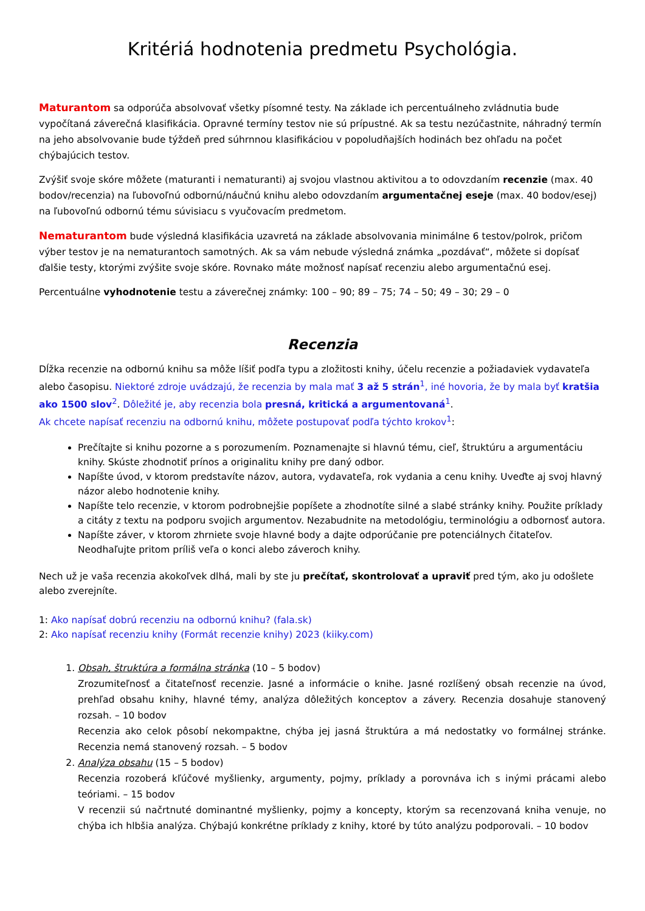Kritériá hodnotenia predmetu Psychológia.
Maturantom sa odporúča absolvovať všetky písomné testy. Na základe ich percentuálneho zvládnutia bude vypočítaná záverečná klasifikácia. Opravné termíny testov nie sú prípustné. Ak sa testu nezúčastnite, náhradný termín na jeho absolvovanie bude týždeň pred súhrnnou klasifikáciou v popoludňajších hodinách bez ohľadu na počet chýbajúcich testov.
Zvýšiť svoje skóre môžete (maturanti i nematuranti) aj svojou vlastnou aktivitou a to odovzdaním recenzie (max. 40 bodov/recenzia) na ľubovoľnú odbornú/náučnú knihu alebo odovzdaním argumentačnej eseje (max. 40 bodov/esej) na ľubovoľnú odbornú tému súvisiacu s vyučovacím predmetom.
Nematurantom bude výsledná klasifikácia uzavretá na základe absolvovania minimálne 6 testov/polrok, pričom výber testov je na nematurantoch samotných. Ak sa vám nebude výsledná známka „pozdávať“, môžete si dopísať ďalšie testy, ktorými zvýšite svoje skóre. Rovnako máte možnosť napísať recenziu alebo argumentačnú esej.
Percentuálne vyhodnotenie testu a záverečnej známky: 100 – 90; 89 – 75; 74 – 50; 49 – 30; 29 – 0
Recenzia
Dĺžka recenzie na odbornú knihu sa môže líšiť podľa typu a zložitosti knihy, účelu recenzie a požiadaviek vydavateľa alebo časopisu. Niektoré zdroje uvádzajú, že recenzia by mala mať 3 až 5 strán<sup>1</sup>, iné hovoria, že by mala byť kratšia ako 1500 slov<sup>2</sup>. Dôležité je, aby recenzia bola presná, kritická a argumentovaná<sup>1</sup>.
Ak chcete napísať recenziu na odbornú knihu, môžete postupovať podľa týchto krokov<sup>1</sup>:
Prečítajte si knihu pozorne a s porozumením. Poznamenajte si hlavnú tému, cieľ, štruktúru a argumentáciu knihy. Skúste zhodnotiť prínos a originalitu knihy pre daný odbor.
Napíšte úvod, v ktorom predstavíte názov, autora, vydavateľa, rok vydania a cenu knihy. Uveďte aj svoj hlavný názor alebo hodnotenie knihy.
Napíšte telo recenzie, v ktorom podrobnejšie popíšete a zhodnotíte silné a slabé stránky knihy. Použite príklady a citáty z textu na podporu svojich argumentov. Nezabudnite na metodológiu, terminológiu a odbornosť autora.
Napíšte záver, v ktorom zhrniete svoje hlavné body a dajte odporúčanie pre potenciálnych čitateľov. Neodhaľujte pritom príliš veľa o konci alebo záveroch knihy.
Nech už je vaša recenzia akokoľvek dlhá, mali by ste ju prečítať, skontrolovať a upraviť pred tým, ako ju odošlete alebo zverejníte.
1: Ako napísať dobrú recenziu na odbornú knihu? (fala.sk)
2: Ako napísať recenziu knihy (Formát recenzie knihy) 2023 (kiiky.com)
1. Obsah, štruktúra a formálna stránka (10 – 5 bodov)
Zrozumiteľnosť a čitateľnosť recenzie. Jasné a informácie o knihe. Jasné rozlíšený obsah recenzie na úvod, prehľad obsahu knihy, hlavné témy, analýza dôležitých konceptov a závery. Recenzia dosahuje stanovený rozsah. – 10 bodov
Recenzia ako celok pôsobí nekompaktne, chýba jej jasná štruktúra a má nedostatky vo formálnej stránke. Recenzia nemá stanovený rozsah. – 5 bodov
2. Analýza obsahu (15 – 5 bodov)
Recenzia rozoberá kľúčové myšlienky, argumenty, pojmy, príklady a porovnáva ich s inými prácami alebo teóriami. – 15 bodov
V recenzii sú načrtnuté dominantné myšlienky, pojmy a koncepty, ktorým sa recenzovaná kniha venuje, no chýba ich hlbšia analýza. Chýbajú konkrétne príklady z knihy, ktoré by túto analýzu podporovali. – 10 bodov